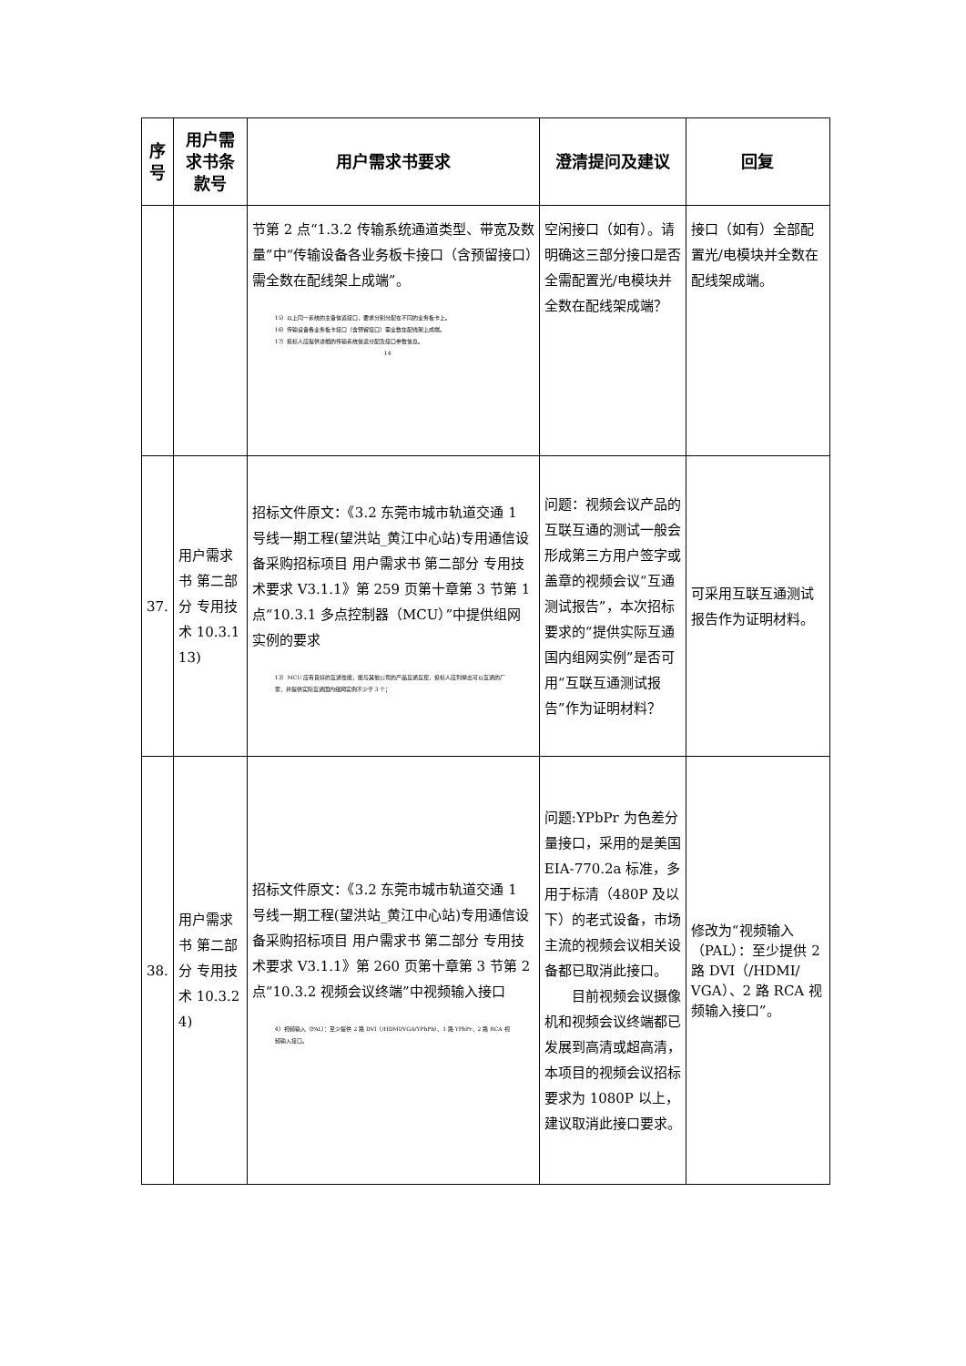| 序号 | 用户需求书条款号 | 用户需求书要求 | 澄清提问及建议 | 回复 |
| --- | --- | --- | --- | --- |
| | | 节第 2 点“1.3.2 传输系统通道类型、带宽及数量”中“传输设备各业务板卡接口（含预留接口）需全数在配线架上成端”。 15）以上同一系统的主备信道接口，要求分别分配在不同的业务板卡上。 16）传输设备各业务板卡接口（含预留接口）需全数在配线架上成端。 17）投标人应提供详细的传输系统信道分配及接口参数信息。 14 | 空闲接口（如有）。请明确这三部分接口是否全需配置光/电模块并全数在配线架成端？ | 接口（如有）全部配置光/电模块并全数在配线架成端。 |
| 37. | 用户需求书 第二部分 专用技术 10.3.1 13) | 招标文件原文：《3.2 东莞市城市轨道交通 1 号线一期工程(望洪站_黄江中心站)专用通信设备采购招标项目 用户需求书 第二部分 专用技术要求 V3.1.1》第 259 页第十章第 3 节第 1 点“10.3.1 多点控制器（MCU）”中提供组网实例的要求 13）MCU 应有良好的互通性能，能与其他公司的产品互通互控，投标人应列举出可以互通的厂家，并提供实际互通国内组网实例不少于 3 个； | 问题：视频会议产品的互联互通的测试一般会形成第三方用户签字或盖章的视频会议“互通测试报告”，本次招标要求的“提供实际互通国内组网实例”是否可用“互联互通测试报告”作为证明材料？ | 可采用互联互通测试报告作为证明材料。 |
| 38. | 用户需求书 第二部分 专用技术 10.3.2 4) | 招标文件原文：《3.2 东莞市城市轨道交通 1 号线一期工程(望洪站_黄江中心站)专用通信设备采购招标项目 用户需求书 第二部分 专用技术要求 V3.1.1》第 260 页第十章第 3 节第 2 点“10.3.2 视频会议终端”中视频输入接口 4）视频输入（PAL）：至少提供 2 路 DVI（/HDMI/VGA/YPbPb）、1 路 YPbPr、2 路 RCA 视频输入接口。 | 问题:YPbPr 为色差分量接口，采用的是美国 EIA-770.2a 标准，多用于标清（480P 及以下）的老式设备，市场主流的视频会议相关设备都已取消此接口。 目前视频会议摄像机和视频会议终端都已发展到高清或超高清，本项目的视频会议招标要求为 1080P 以上，建议取消此接口要求。 | 修改为“视频输入（PAL）：至少提供 2 路 DVI（/HDMI/ VGA）、2 路 RCA 视频输入接口”。 |